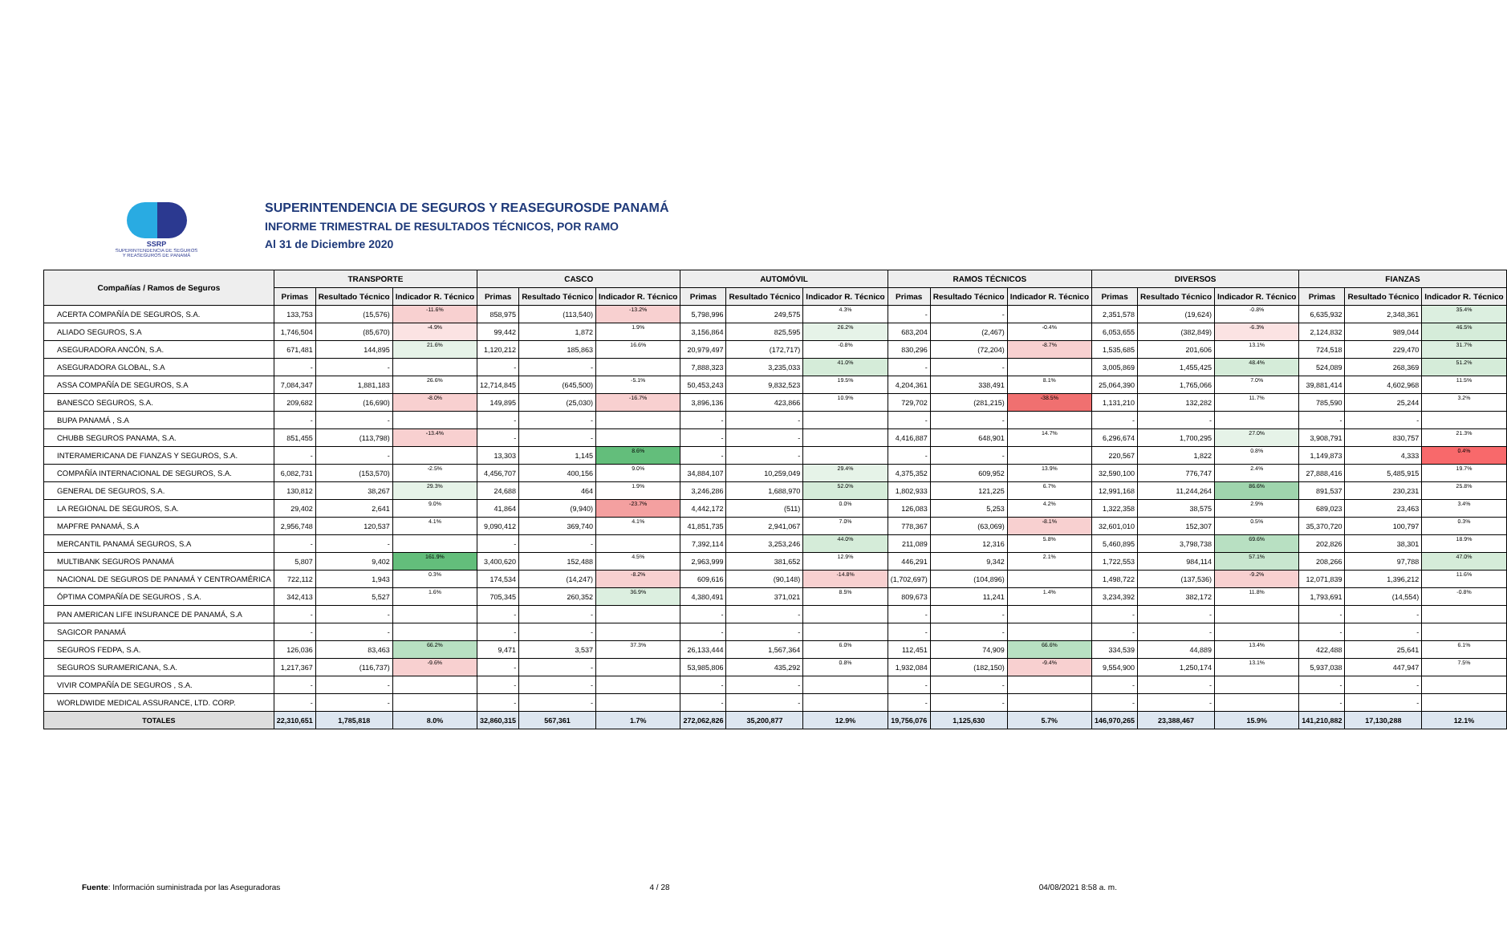SSRP
SUPERINTENDENCIA DE SEGUROS
Y REASEGUROS DE PANAMÁ
SUPERINTENDENCIA DE SEGUROS Y REASEGUROSDE PANAMÁ
INFORME TRIMESTRAL DE RESULTADOS TÉCNICOS, POR RAMO
Al 31 de Diciembre 2020
| Compañías / Ramos de Seguros | TRANSPORTE | | | CASCO | | | AUTOMÓVIL | | | RAMOS TÉCNICOS | | | DIVERSOS | | | FIANZAS | | |
| --- | --- | --- | --- | --- | --- | --- | --- | --- | --- | --- | --- | --- | --- | --- | --- | --- | --- | --- |
| | Primas | Resultado Técnico | Indicador R. Técnico | Primas | Resultado Técnico | Indicador R. Técnico | Primas | Resultado Técnico | Indicador R. Técnico | Primas | Resultado Técnico | Indicador R. Técnico | Primas | Resultado Técnico | Indicador R. Técnico | Primas | Resultado Técnico | Indicador R. Técnico |
| ACERTA COMPAÑÍA DE SEGUROS, S.A. | 133,753 | (15,576) | -11.6% | 858,975 | (113,540) | -13.2% | 5,798,996 | 249,575 | 4.3% | - | - | | 2,351,578 | (19,624) | -0.8% | 6,635,932 | 2,348,361 | 35.4% |
| ALIADO SEGUROS, S.A | 1,746,504 | (85,670) | -4.9% | 99,442 | 1,872 | 1.9% | 3,156,864 | 825,595 | 26.2% | 683,204 | (2,467) | -0.4% | 6,053,655 | (382,849) | -6.3% | 2,124,832 | 989,044 | 46.5% |
| ASEGURADORA ANCÓN, S.A. | 671,481 | 144,895 | 21.6% | 1,120,212 | 185,863 | 16.6% | 20,979,497 | (172,717) | -0.8% | 830,296 | (72,204) | -8.7% | 1,535,685 | 201,606 | 13.1% | 724,518 | 229,470 | 31.7% |
| ASEGURADORA GLOBAL, S.A | - | - | | - | - | | 7,888,323 | 3,235,033 | 41.0% | - | - | | 3,005,869 | 1,455,425 | 48.4% | 524,089 | 268,369 | 51.2% |
| ASSA COMPAÑÍA DE SEGUROS, S.A | 7,084,347 | 1,881,183 | 26.6% | 12,714,845 | (645,500) | -5.1% | 50,453,243 | 9,832,523 | 19.5% | 4,204,361 | 338,491 | 8.1% | 25,064,390 | 1,765,066 | 7.0% | 39,881,414 | 4,602,968 | 11.5% |
| BANESCO SEGUROS, S.A. | 209,682 | (16,690) | -8.0% | 149,895 | (25,030) | -16.7% | 3,896,136 | 423,866 | 10.9% | 729,702 | (281,215) | -38.5% | 1,131,210 | 132,282 | 11.7% | 785,590 | 25,244 | 3.2% |
| BUPA PANAMÁ , S.A | - | - | | - | - | | - | - | | - | - | | - | - | | - | - | |
| CHUBB SEGUROS PANAMA, S.A. | 851,455 | (113,798) | -13.4% | - | - | | - | - | | 4,416,887 | 648,901 | 14.7% | 6,296,674 | 1,700,295 | 27.0% | 3,908,791 | 830,757 | 21.3% |
| INTERAMERICANA DE FIANZAS Y SEGUROS, S.A. | - | - | | 13,303 | 1,145 | 8.6% | - | - | | - | - | | 220,567 | 1,822 | 0.8% | 1,149,873 | 4,333 | 0.4% |
| COMPAÑÍA INTERNACIONAL DE SEGUROS, S.A. | 6,082,731 | (153,570) | -2.5% | 4,456,707 | 400,156 | 9.0% | 34,884,107 | 10,259,049 | 29.4% | 4,375,352 | 609,952 | 13.9% | 32,590,100 | 776,747 | 2.4% | 27,888,416 | 5,485,915 | 19.7% |
| GENERAL DE SEGUROS, S.A. | 130,812 | 38,267 | 29.3% | 24,688 | 464 | 1.9% | 3,246,286 | 1,688,970 | 52.0% | 1,802,933 | 121,225 | 6.7% | 12,991,168 | 11,244,264 | 86.6% | 891,537 | 230,231 | 25.8% |
| LA REGIONAL DE SEGUROS, S.A. | 29,402 | 2,641 | 9.0% | 41,864 | (9,940) | -23.7% | 4,442,172 | (511) | 0.0% | 126,083 | 5,253 | 4.2% | 1,322,358 | 38,575 | 2.9% | 689,023 | 23,463 | 3.4% |
| MAPFRE PANAMÁ, S.A | 2,956,748 | 120,537 | 4.1% | 9,090,412 | 369,740 | 4.1% | 41,851,735 | 2,941,067 | 7.0% | 778,367 | (63,069) | -8.1% | 32,601,010 | 152,307 | 0.5% | 35,370,720 | 100,797 | 0.3% |
| MERCANTIL PANAMÁ SEGUROS, S.A | - | - | | - | - | | 7,392,114 | 3,253,246 | 44.0% | 211,089 | 12,316 | 5.8% | 5,460,895 | 3,798,738 | 69.6% | 202,826 | 38,301 | 18.9% |
| MULTIBANK SEGUROS PANAMÁ | 5,807 | 9,402 | 161.9% | 3,400,620 | 152,488 | 4.5% | 2,963,999 | 381,652 | 12.9% | 446,291 | 9,342 | 2.1% | 1,722,553 | 984,114 | 57.1% | 208,266 | 97,788 | 47.0% |
| NACIONAL DE SEGUROS DE PANAMÁ Y CENTROAMÉRICA | 722,112 | 1,943 | 0.3% | 174,534 | (14,247) | -8.2% | 609,616 | (90,148) | -14.8% | (1,702,697) | (104,896) | | 1,498,722 | (137,536) | -9.2% | 12,071,839 | 1,396,212 | 11.6% |
| ÓPTIMA COMPAÑÍA DE SEGUROS , S.A. | 342,413 | 5,527 | 1.6% | 705,345 | 260,352 | 36.9% | 4,380,491 | 371,021 | 8.5% | 809,673 | 11,241 | 1.4% | 3,234,392 | 382,172 | 11.8% | 1,793,691 | (14,554) | -0.8% |
| PAN AMERICAN LIFE INSURANCE DE PANAMÁ, S.A | - | - | | - | - | | - | - | | - | - | | - | - | | - | - | |
| SAGICOR PANAMÁ | - | - | | - | - | | - | - | | - | - | | - | - | | - | - | |
| SEGUROS FEDPA, S.A. | 126,036 | 83,463 | 66.2% | 9,471 | 3,537 | 37.3% | 26,133,444 | 1,567,364 | 6.0% | 112,451 | 74,909 | 66.6% | 334,539 | 44,889 | 13.4% | 422,488 | 25,641 | 6.1% |
| SEGUROS SURAMERICANA, S.A. | 1,217,367 | (116,737) | -9.6% | - | - | | 53,985,806 | 435,292 | 0.8% | 1,932,084 | (182,150) | -9.4% | 9,554,900 | 1,250,174 | 13.1% | 5,937,038 | 447,947 | 7.5% |
| VIVIR COMPAÑÍA DE SEGUROS , S.A. | - | - | | - | - | | - | - | | - | - | | - | - | | - | - | |
| WORLDWIDE MEDICAL ASSURANCE, LTD. CORP. | - | - | | - | - | | - | - | | - | - | | - | - | | - | - | |
| TOTALES | 22,310,651 | 1,785,818 | 8.0% | 32,860,315 | 567,361 | 1.7% | 272,062,826 | 35,200,877 | 12.9% | 19,756,076 | 1,125,630 | 5.7% | 146,970,265 | 23,388,467 | 15.9% | 141,210,882 | 17,130,288 | 12.1% |
Fuente: Información suministrada por las Aseguradoras 4 / 28 04/08/2021 8:58 a. m.